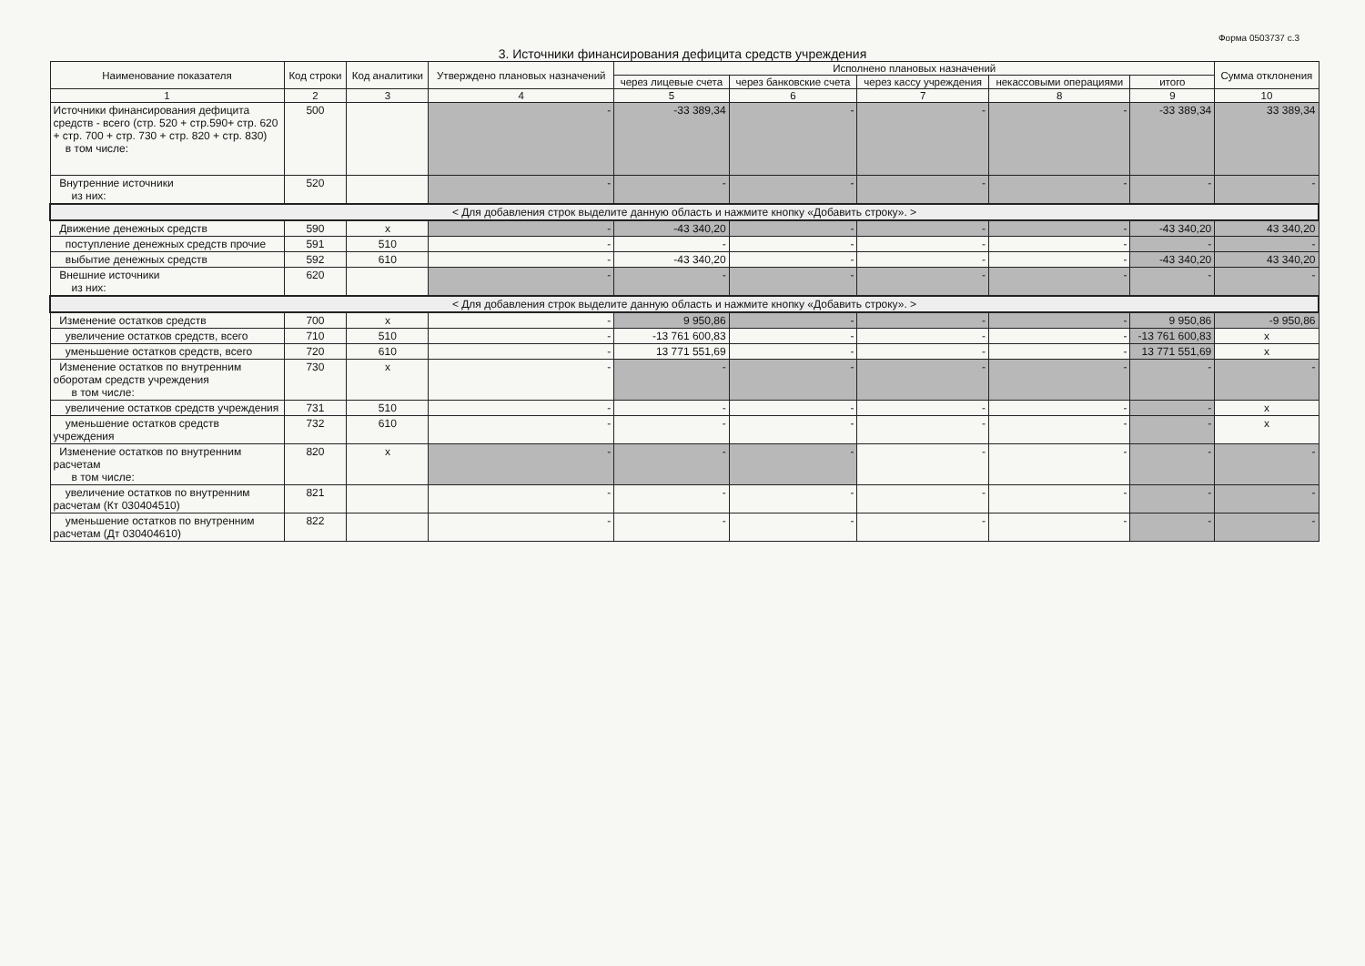Форма 0503737 с.3
3. Источники финансирования дефицита средств учреждения
| Наименование показателя | Код строки | Код аналитики | Утверждено плановых назначений | Исполнено плановых назначений | | | | | Сумма отклонения |
| --- | --- | --- | --- | --- | --- | --- | --- | --- | --- |
| | | | | через лицевые счета | через банковские счета | через кассу учреждения | некассовыми операциями | итого | |
| 1 | 2 | 3 | 4 | 5 | 6 | 7 | 8 | 9 | 10 |
| Источники финансирования дефицита средств - всего (стр. 520 + стр.590+ стр. 620 + стр. 700 + стр. 730 + стр. 820 + стр. 830) в том числе: | 500 | | - | -33 389,34 | - | - | - | -33 389,34 | 33 389,34 |
| Внутренние источники из них: | 520 | | - | - | - | - | - | - | - |
| < Для добавления строк выделите данную область и нажмите кнопку «Добавить строку». > | | | | | | | | | |
| Движение денежных средств | 590 | x | - | -43 340,20 | - | - | - | -43 340,20 | 43 340,20 |
| поступление денежных средств прочие | 591 | 510 | - | - | - | - | - | - | - |
| выбытие денежных средств | 592 | 610 | - | -43 340,20 | - | - | - | -43 340,20 | 43 340,20 |
| Внешние источники из них: | 620 | | - | - | - | - | - | - | - |
| < Для добавления строк выделите данную область и нажмите кнопку «Добавить строку». > | | | | | | | | | |
| Изменение остатков средств | 700 | x | - | 9 950,86 | - | - | - | 9 950,86 | -9 950,86 |
| увеличение остатков средств, всего | 710 | 510 | - | -13 761 600,83 | - | - | - | -13 761 600,83 | x |
| уменьшение остатков средств, всего | 720 | 610 | - | 13 771 551,69 | - | - | - | 13 771 551,69 | x |
| Изменение остатков по внутренним оборотам средств учреждения в том числе: | 730 | x | - | - | - | - | - | - | - |
| увеличение остатков средств учреждения | 731 | 510 | - | - | - | - | - | - | x |
| уменьшение остатков средств учреждения | 732 | 610 | - | - | - | - | - | - | x |
| Изменение остатков по внутренним расчетам в том числе: | 820 | x | - | - | - | - | - | - | - |
| увеличение остатков по внутренним расчетам (Кт 030404510) | 821 | | - | - | - | - | - | - | - |
| уменьшение остатков по внутренним расчетам (Дт 030404610) | 822 | | - | - | - | - | - | - | - |